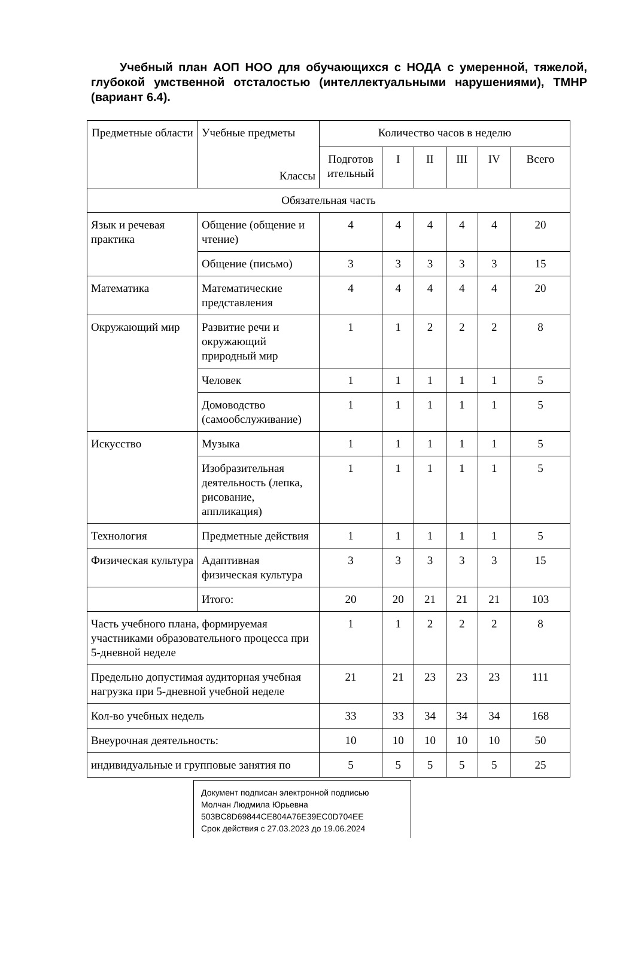Учебный план АОП НОО для обучающихся с НОДА с умеренной, тяжелой, глубокой умственной отсталостью (интеллектуальными нарушениями), ТМНР (вариант 6.4).
| Предметные области | Учебные предметы Классы | Количество часов в неделю | | | | | |
| --- | --- | --- | --- | --- | --- | --- | --- |
| | | Подготов ительный | I | II | III | IV | Всего |
| Обязательная часть | | | | | | | |
| Язык и речевая практика | Общение (общение и чтение) | 4 | 4 | 4 | 4 | 4 | 20 |
| | Общение (письмо) | 3 | 3 | 3 | 3 | 3 | 15 |
| Математика | Математические представления | 4 | 4 | 4 | 4 | 4 | 20 |
| Окружающий мир | Развитие речи и окружающий природный мир | 1 | 1 | 2 | 2 | 2 | 8 |
| | Человек | 1 | 1 | 1 | 1 | 1 | 5 |
| | Домоводство (самообслуживание) | 1 | 1 | 1 | 1 | 1 | 5 |
| Искусство | Музыка | 1 | 1 | 1 | 1 | 1 | 5 |
| | Изобразительная деятельность (лепка, рисование, аппликация) | 1 | 1 | 1 | 1 | 1 | 5 |
| Технология | Предметные действия | 1 | 1 | 1 | 1 | 1 | 5 |
| Физическая культура | Адаптивная физическая культура | 3 | 3 | 3 | 3 | 3 | 15 |
| | Итого: | 20 | 20 | 21 | 21 | 21 | 103 |
| Часть учебного плана, формируемая участниками образовательного процесса при 5-дневной неделе | | 1 | 1 | 2 | 2 | 2 | 8 |
| Предельно допустимая аудиторная учебная нагрузка при 5-дневной учебной неделе | | 21 | 21 | 23 | 23 | 23 | 111 |
| Кол-во учебных недель | | 33 | 33 | 34 | 34 | 34 | 168 |
| Внеурочная деятельность: | | 10 | 10 | 10 | 10 | 10 | 50 |
| индивидуальные и групповые занятия по | | 5 | 5 | 5 | 5 | 5 | 25 |
Документ подписан электронной подписью
Молчан Людмила Юрьевна
503BC8D69844CE804A76E39EC0D704EE
Срок действия с 27.03.2023 до 19.06.2024